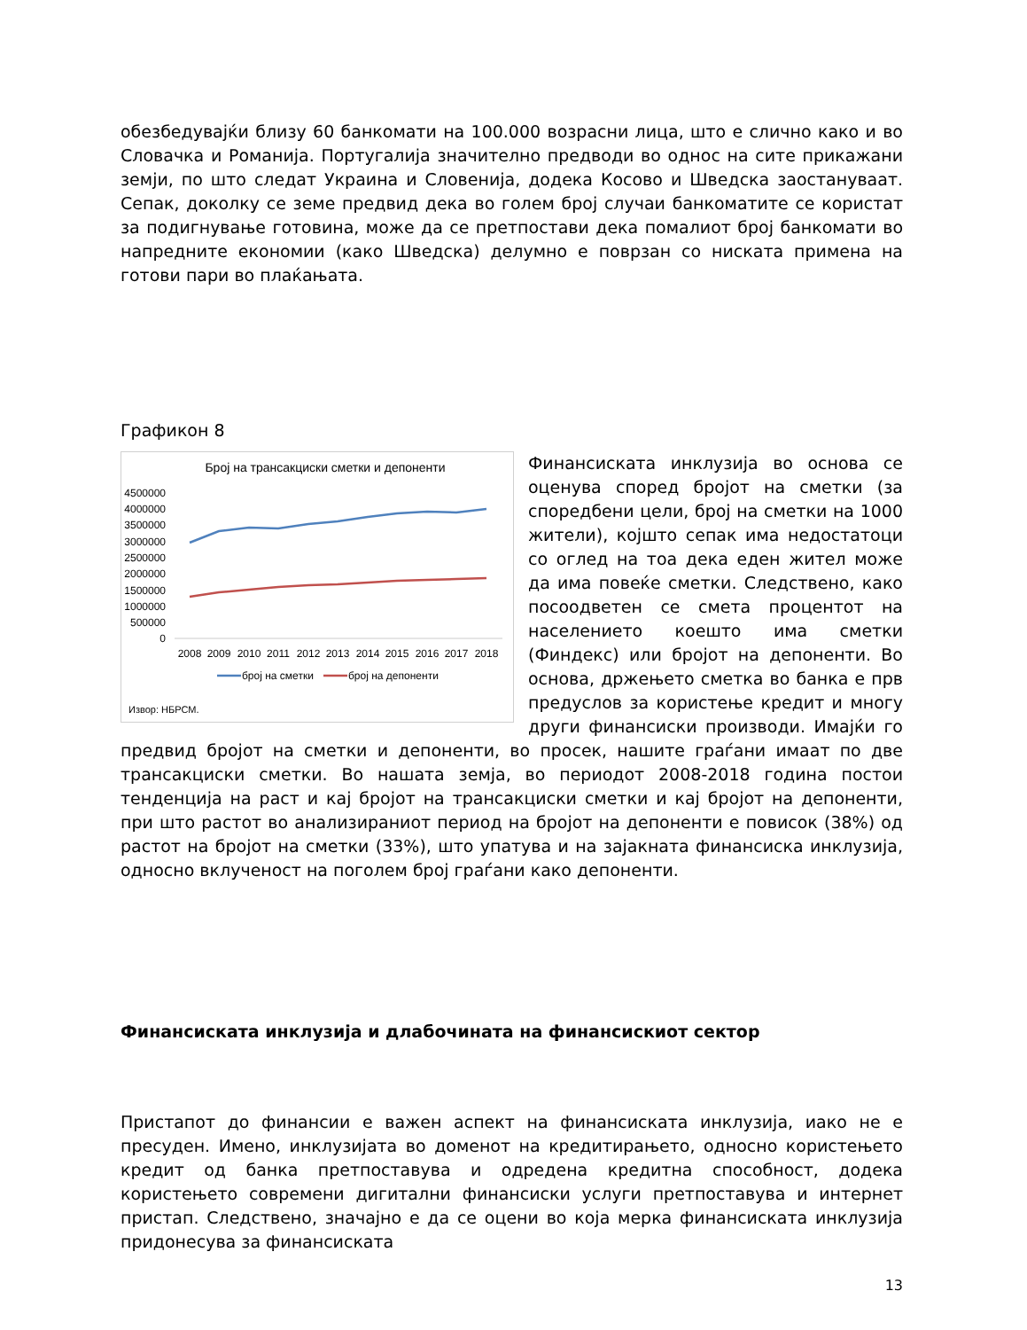обезбедувајќи близу 60 банкомати на 100.000 возрасни лица, што е слично како и во Словачка и Романија. Португалија значително предводи во однос на сите прикажани земји, по што следат Украина и Словенија, додека Косово и Шведска заостануваат. Сепак, доколку се земе предвид дека во голем број случаи банкоматите се користат за подигнување готовина, може да се претпостави дека помалиот број банкомати во напредните економии (како Шведска) делумно е поврзан со ниската примена на готови пари во плаќањата.
Графикон 8
Број на трансакциски сметки и депоненти
4500000
4000000
3500000
3000000
2500000
2000000
1500000
1000000
500000
0
2008
2009
2010
2011
2012
2013
2014
2015
2016
2017
2018
број на сметки
број на депоненти
Извор: НБРСМ.
Финансиската инклузија во основа се оценува според бројот на сметки (за споредбени цели, број на сметки на 1000 жители), којшто сепак има недостатоци со оглед на тоа дека еден жител може да има повеќе сметки. Следствено, како посоодветен се смета процентот на населението коешто има сметки (Финдекс) или бројот на депоненти. Во основа, држењето сметка во банка е прв предуслов за користење кредит и многу други финансиски производи. Имајќи го предвид бројот на сметки и депоненти, во просек, нашите граѓани имаат по две трансакциски сметки. Во нашата земја, во периодот 2008-2018 година постои тенденција на раст и кај бројот на трансакциски сметки и кај бројот на депоненти, при што растот во анализираниот период на бројот на депоненти е повисок (38%) од растот на бројот на сметки (33%), што упатува и на зајакната финансиска инклузија, односно вклученост на поголем број граѓани како депоненти.
Финансиската инклузија и длабочината на финансискиот сектор
Пристапот до финансии е важен аспект на финансиската инклузија, иако не е пресуден. Имено, инклузијата во доменот на кредитирањето, односно користењето кредит од банка претпоставува и одредена кредитна способност, додека користењето современи дигитални финансиски услуги претпоставува и интернет пристап. Следствено, значајно е да се оцени во која мерка финансиската инклузија придонесува за финансиската
13